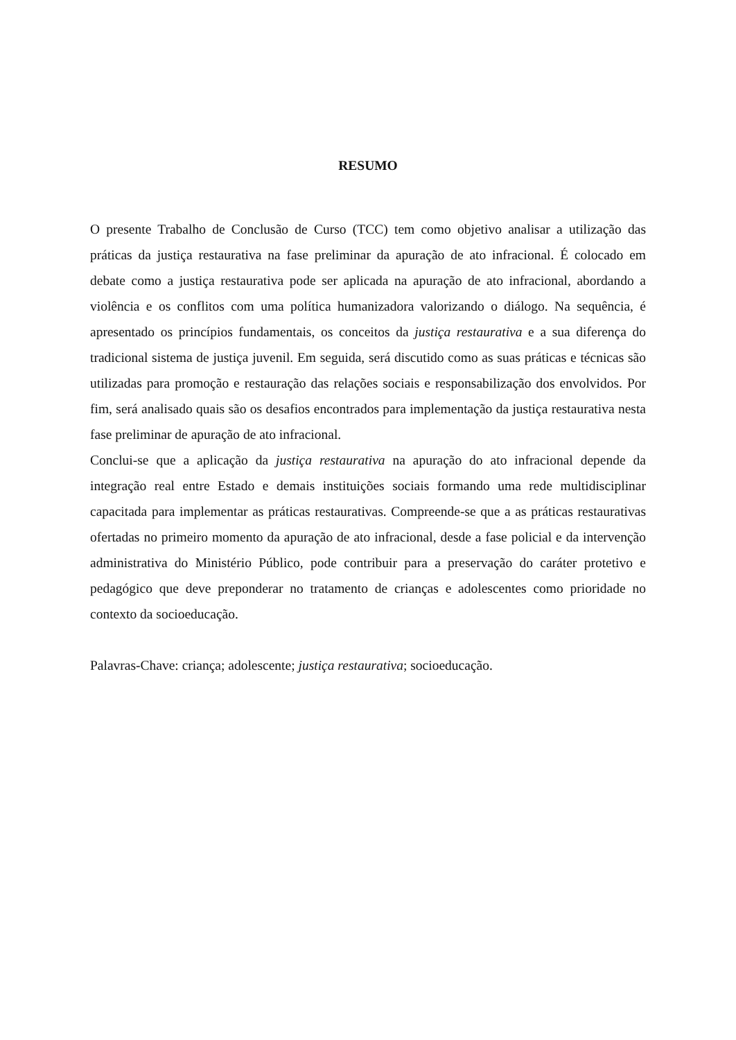RESUMO
O presente Trabalho de Conclusão de Curso (TCC) tem como objetivo analisar a utilização das práticas da justiça restaurativa na fase preliminar da apuração de ato infracional. É colocado em debate como a justiça restaurativa pode ser aplicada na apuração de ato infracional, abordando a violência e os conflitos com uma política humanizadora valorizando o diálogo. Na sequência, é apresentado os princípios fundamentais, os conceitos da justiça restaurativa e a sua diferença do tradicional sistema de justiça juvenil. Em seguida, será discutido como as suas práticas e técnicas são utilizadas para promoção e restauração das relações sociais e responsabilização dos envolvidos. Por fim, será analisado quais são os desafios encontrados para implementação da justiça restaurativa nesta fase preliminar de apuração de ato infracional.
Conclui-se que a aplicação da justiça restaurativa na apuração do ato infracional depende da integração real entre Estado e demais instituições sociais formando uma rede multidisciplinar capacitada para implementar as práticas restaurativas. Compreende-se que a as práticas restaurativas ofertadas no primeiro momento da apuração de ato infracional, desde a fase policial e da intervenção administrativa do Ministério Público, pode contribuir para a preservação do caráter protetivo e pedagógico que deve preponderar no tratamento de crianças e adolescentes como prioridade no contexto da socioeducação.
Palavras-Chave: criança; adolescente; justiça restaurativa; socioeducação.